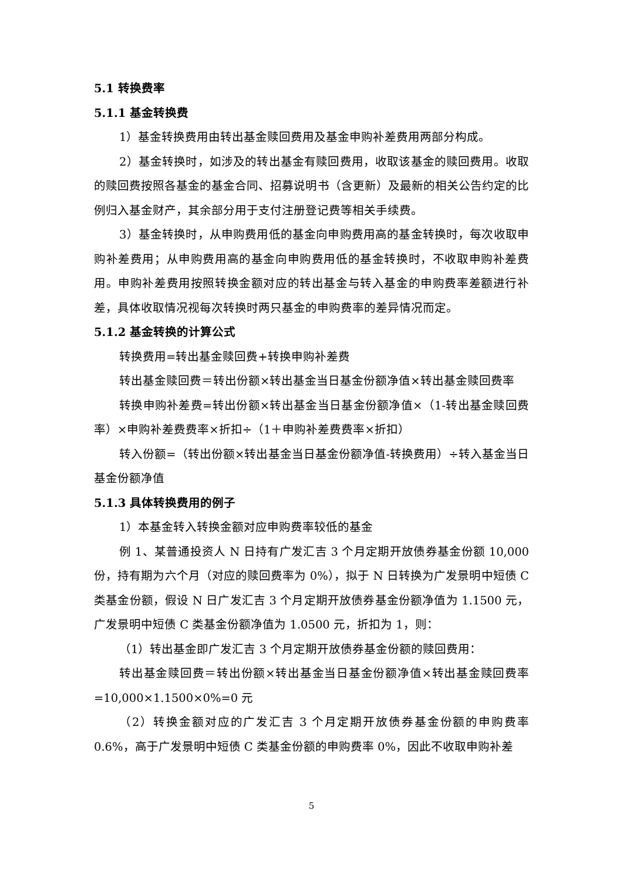5.1 转换费率
5.1.1 基金转换费
1）基金转换费用由转出基金赎回费用及基金申购补差费用两部分构成。
2）基金转换时，如涉及的转出基金有赎回费用，收取该基金的赎回费用。收取的赎回费按照各基金的基金合同、招募说明书（含更新）及最新的相关公告约定的比例归入基金财产，其余部分用于支付注册登记费等相关手续费。
3）基金转换时，从申购费用低的基金向申购费用高的基金转换时，每次收取申购补差费用；从申购费用高的基金向申购费用低的基金转换时，不收取申购补差费用。申购补差费用按照转换金额对应的转出基金与转入基金的申购费率差额进行补差，具体收取情况视每次转换时两只基金的申购费率的差异情况而定。
5.1.2 基金转换的计算公式
转换费用=转出基金赎回费+转换申购补差费
转出基金赎回费＝转出份额×转出基金当日基金份额净值×转出基金赎回费率
转换申购补差费=转出份额×转出基金当日基金份额净值×（1-转出基金赎回费率）×申购补差费费率×折扣÷（1＋申购补差费费率×折扣）
转入份额=（转出份额×转出基金当日基金份额净值-转换费用）÷转入基金当日基金份额净值
5.1.3 具体转换费用的例子
1）本基金转入转换金额对应申购费率较低的基金
例 1、某普通投资人 N 日持有广发汇吉 3 个月定期开放债券基金份额 10,000 份，持有期为六个月（对应的赎回费率为 0%），拟于 N 日转换为广发景明中短债 C 类基金份额，假设 N 日广发汇吉 3 个月定期开放债券基金份额净值为 1.1500 元，广发景明中短债 C 类基金份额净值为 1.0500 元，折扣为 1，则：
（1）转出基金即广发汇吉 3 个月定期开放债券基金份额的赎回费用：
转出基金赎回费＝转出份额×转出基金当日基金份额净值×转出基金赎回费率=10,000×1.1500×0%=0 元
（2）转换金额对应的广发汇吉 3 个月定期开放债券基金份额的申购费率 0.6%，高于广发景明中短债 C 类基金份额的申购费率 0%，因此不收取申购补差
5